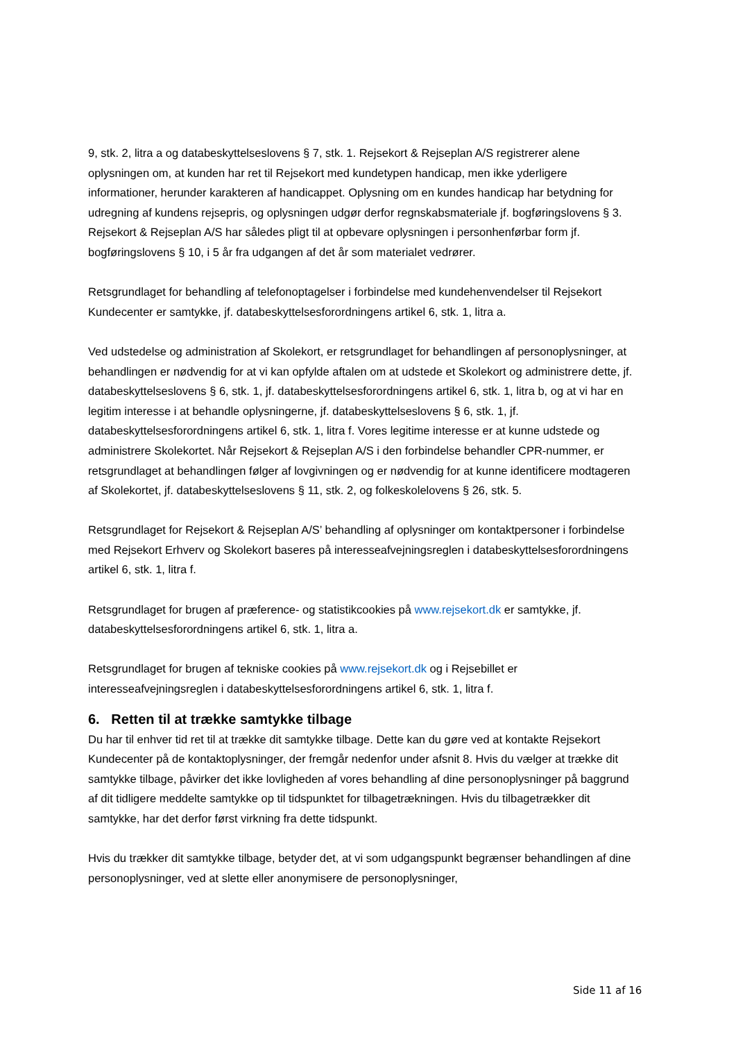9, stk. 2, litra a og databeskyttelseslovens § 7, stk. 1. Rejsekort & Rejseplan A/S registrerer alene oplysningen om, at kunden har ret til Rejsekort med kundetypen handicap, men ikke yderligere informationer, herunder karakteren af handicappet. Oplysning om en kundes handicap har betydning for udregning af kundens rejsepris, og oplysningen udgør derfor regnskabsmateriale jf. bogføringslovens § 3. Rejsekort & Rejseplan A/S har således pligt til at opbevare oplysningen i personhenførbar form jf. bogføringslovens § 10, i 5 år fra udgangen af det år som materialet vedrører.
Retsgrundlaget for behandling af telefonoptagelser i forbindelse med kundehenvendelser til Rejsekort Kundecenter er samtykke, jf. databeskyttelsesforordningens artikel 6, stk. 1, litra a.
Ved udstedelse og administration af Skolekort, er retsgrundlaget for behandlingen af personoplysninger, at behandlingen er nødvendig for at vi kan opfylde aftalen om at udstede et Skolekort og administrere dette, jf. databeskyttelseslovens § 6, stk. 1, jf. databeskyttelsesforordningens artikel 6, stk. 1, litra b, og at vi har en legitim interesse i at behandle oplysningerne, jf. databeskyttelseslovens § 6, stk. 1, jf. databeskyttelsesforordningens artikel 6, stk. 1, litra f. Vores legitime interesse er at kunne udstede og administrere Skolekortet. Når Rejsekort & Rejseplan A/S i den forbindelse behandler CPR-nummer, er retsgrundlaget at behandlingen følger af lovgivningen og er nødvendig for at kunne identificere modtageren af Skolekortet, jf. databeskyttelseslovens § 11, stk. 2, og folkeskolelovens § 26, stk. 5.
Retsgrundlaget for Rejsekort & Rejseplan A/S’ behandling af oplysninger om kontaktpersoner i forbindelse med Rejsekort Erhverv og Skolekort baseres på interesseafvejningsreglen i databeskyttelsesforordningens artikel 6, stk. 1, litra f.
Retsgrundlaget for brugen af præference- og statistikcookies på www.rejsekort.dk er samtykke, jf. databeskyttelsesforordningens artikel 6, stk. 1, litra a.
Retsgrundlaget for brugen af tekniske cookies på www.rejsekort.dk og i Rejsebillet er interesseafvejningsreglen i databeskyttelsesforordningens artikel 6, stk. 1, litra f.
6. Retten til at trække samtykke tilbage
Du har til enhver tid ret til at trække dit samtykke tilbage. Dette kan du gøre ved at kontakte Rejsekort Kundecenter på de kontaktoplysninger, der fremgår nedenfor under afsnit 8. Hvis du vælger at trække dit samtykke tilbage, påvirker det ikke lovligheden af vores behandling af dine personoplysninger på baggrund af dit tidligere meddelte samtykke op til tidspunktet for tilbagetrækningen. Hvis du tilbagetrækker dit samtykke, har det derfor først virkning fra dette tidspunkt.
Hvis du trækker dit samtykke tilbage, betyder det, at vi som udgangspunkt begrænser behandlingen af dine personoplysninger, ved at slette eller anonymisere de personoplysninger,
Side 11 af 16